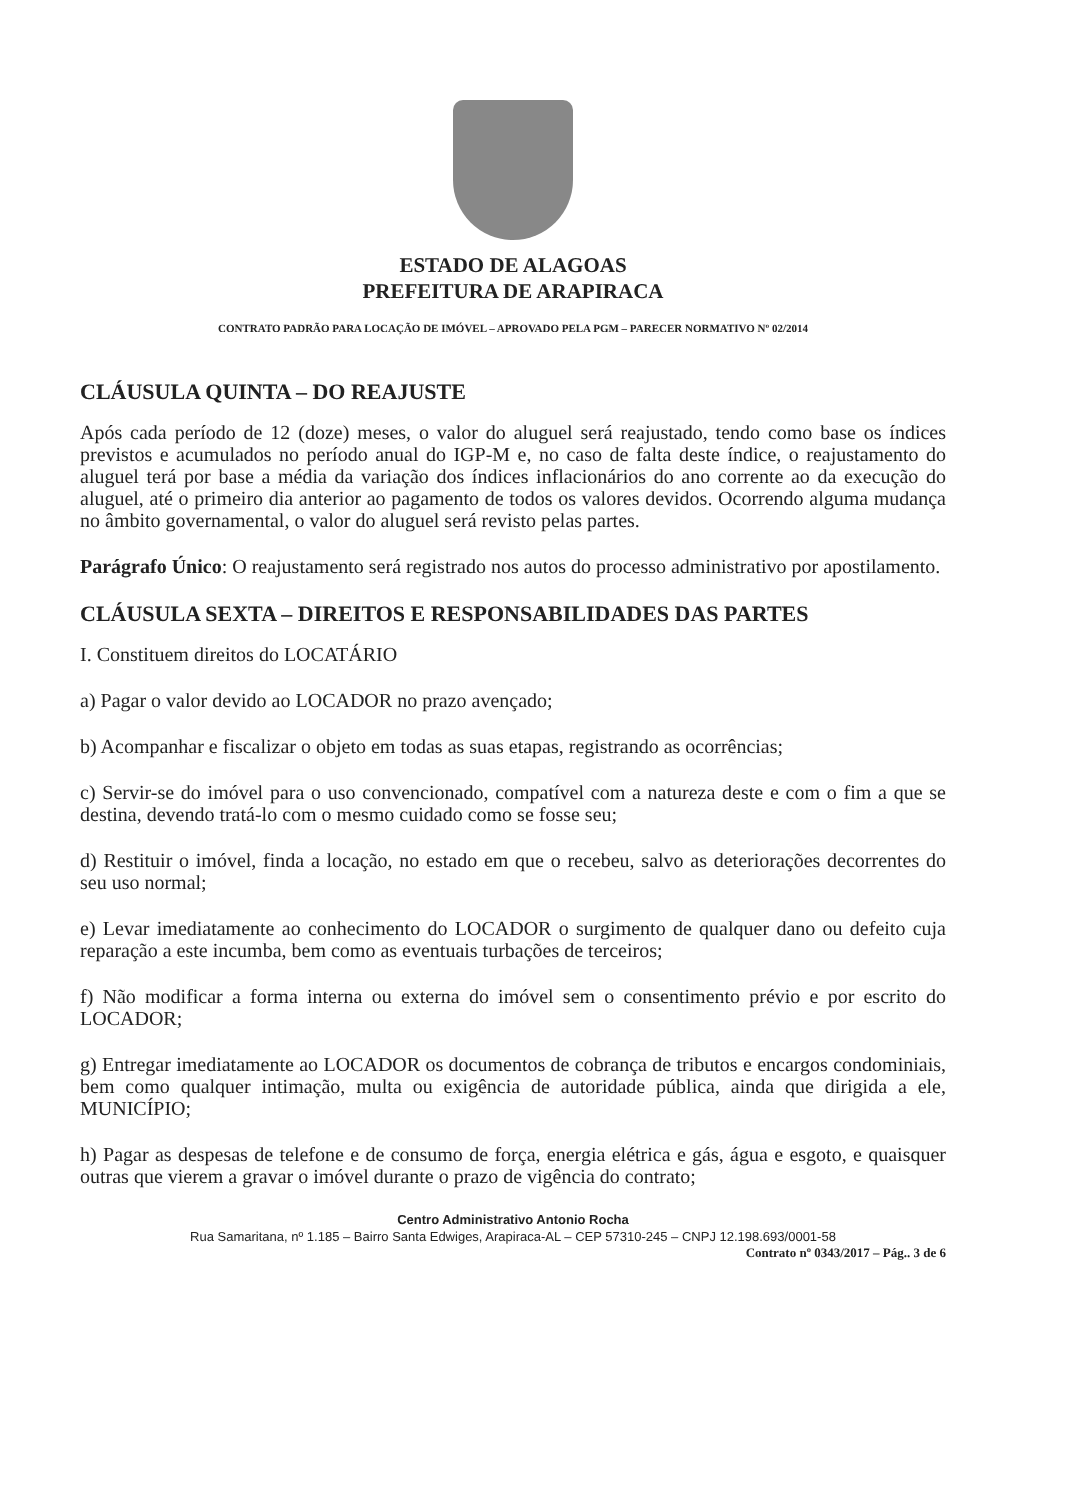ESTADO DE ALAGOAS
PREFEITURA DE ARAPIRACA
CONTRATO PADRÃO PARA LOCAÇÃO DE IMÓVEL – APROVADO PELA PGM – PARECER NORMATIVO Nº 02/2014
CLÁUSULA QUINTA – DO REAJUSTE
Após cada período de 12 (doze) meses, o valor do aluguel será reajustado, tendo como base os índices previstos e acumulados no período anual do IGP-M e, no caso de falta deste índice, o reajustamento do aluguel terá por base a média da variação dos índices inflacionários do ano corrente ao da execução do aluguel, até o primeiro dia anterior ao pagamento de todos os valores devidos. Ocorrendo alguma mudança no âmbito governamental, o valor do aluguel será revisto pelas partes.
Parágrafo Único: O reajustamento será registrado nos autos do processo administrativo por apostilamento.
CLÁUSULA SEXTA – DIREITOS E RESPONSABILIDADES DAS PARTES
I. Constituem direitos do LOCATÁRIO
a) Pagar o valor devido ao LOCADOR no prazo avençado;
b) Acompanhar e fiscalizar o objeto em todas as suas etapas, registrando as ocorrências;
c) Servir-se do imóvel para o uso convencionado, compatível com a natureza deste e com o fim a que se destina, devendo tratá-lo com o mesmo cuidado como se fosse seu;
d) Restituir o imóvel, finda a locação, no estado em que o recebeu, salvo as deteriorações decorrentes do seu uso normal;
e) Levar imediatamente ao conhecimento do LOCADOR o surgimento de qualquer dano ou defeito cuja reparação a este incumba, bem como as eventuais turbações de terceiros;
f) Não modificar a forma interna ou externa do imóvel sem o consentimento prévio e por escrito do LOCADOR;
g) Entregar imediatamente ao LOCADOR os documentos de cobrança de tributos e encargos condominiais, bem como qualquer intimação, multa ou exigência de autoridade pública, ainda que dirigida a ele, MUNICÍPIO;
h) Pagar as despesas de telefone e de consumo de força, energia elétrica e gás, água e esgoto, e quaisquer outras que vierem a gravar o imóvel durante o prazo de vigência do contrato;
Centro Administrativo Antonio Rocha
Rua Samaritana, nº 1.185 – Bairro Santa Edwiges, Arapiraca-AL – CEP 57310-245 – CNPJ 12.198.693/0001-58
Contrato nº 0343/2017 – Pág.. 3 de 6